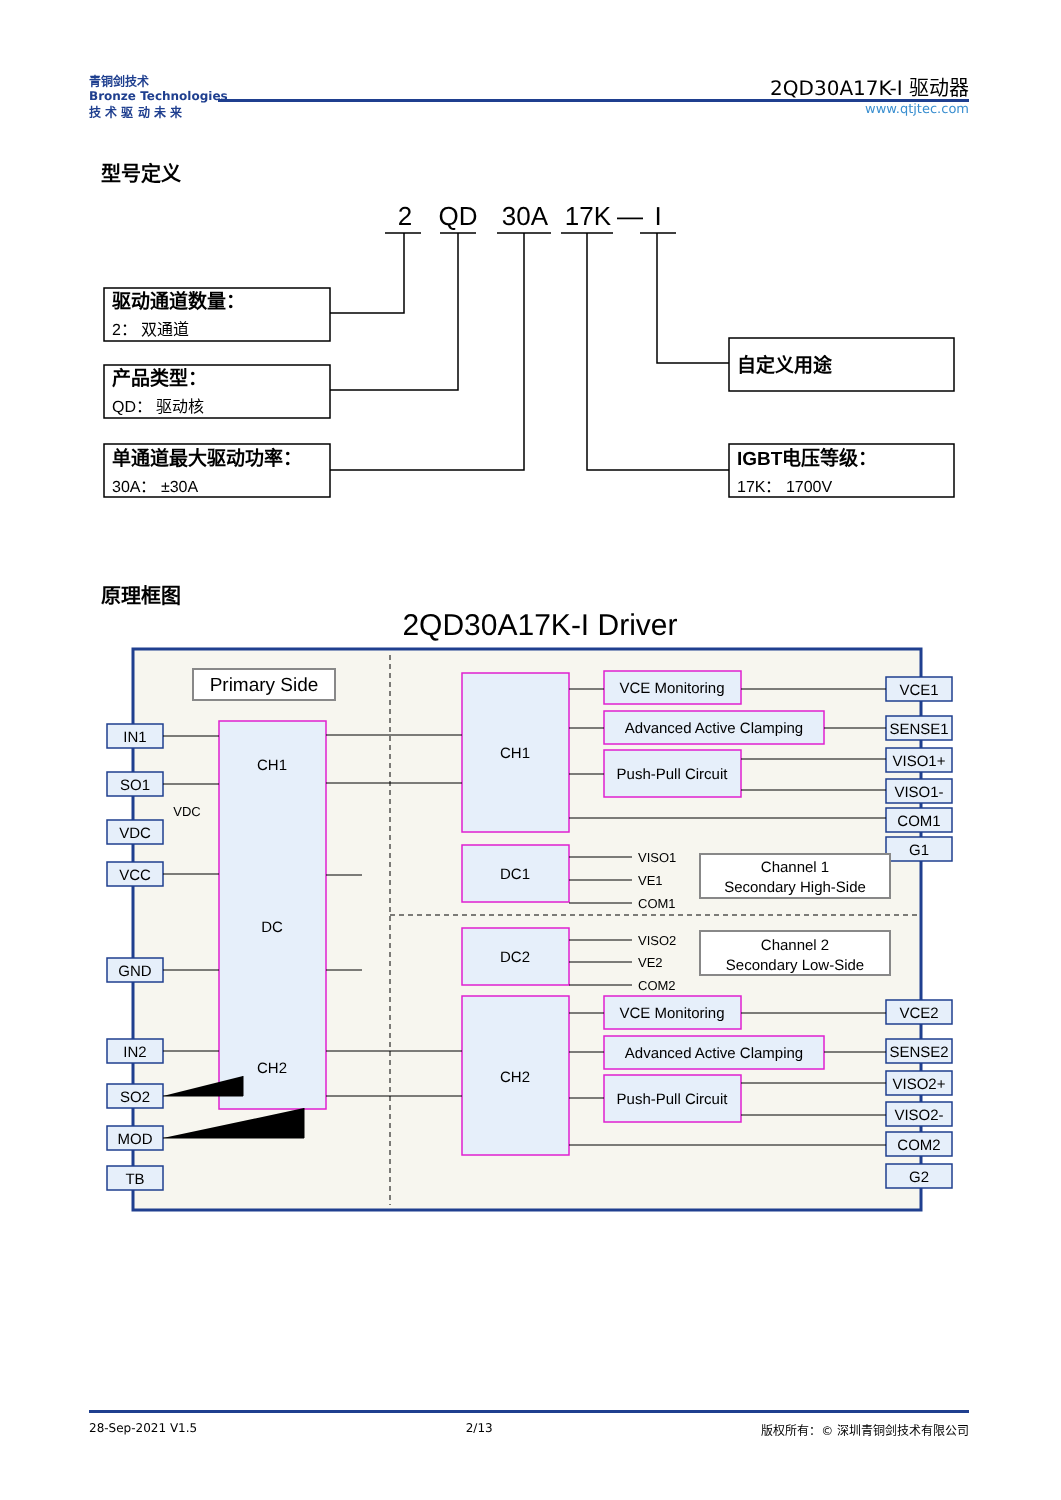青铜剑技术
Bronze Technologies
技 术 驱 动 未 来
2QD30A17K-I 驱动器
www.qtjtec.com
型号定义
2
QD
30A
17K
—
I
驱动通道数量：
2： 双通道
产品类型：
QD： 驱动核
单通道最大驱动功率：
30A： ±30A
自定义用途
IGBT电压等级：
17K： 1700V
2QD30A17K-I Driver
IN1
SO1
VDC
VCC
GND
IN2
SO2
MOD
TB
VDC
VCE1
SENSE1
VISO1+
VISO1-
COM1
G1
VCE2
SENSE2
VISO2+
VISO2-
COM2
G2
Primary Side
CH1
DC
CH2
CH1
DC1
DC2
CH2
VCE Monitoring
Advanced Active Clamping
Push-Pull Circuit
VCE Monitoring
Advanced Active Clamping
Push-Pull Circuit
Channel 1
Secondary High-Side
Channel 2
Secondary Low-Side
VISO1
VE1
COM1
VISO2
VE2
COM2
原理框图
28-Sep-2021 V1.5 2/13 版权所有：© 深圳青铜剑技术有限公司